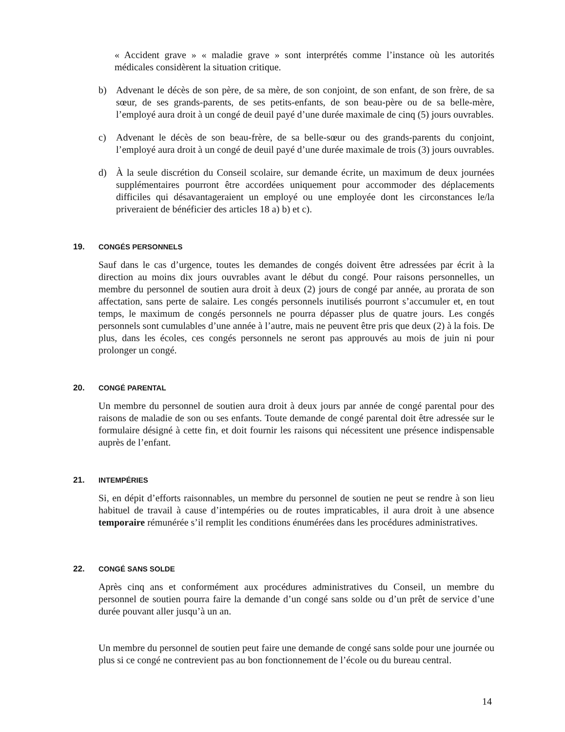« Accident grave » « maladie grave » sont interprétés comme l’instance où les autorités médicales considèrent la situation critique.
b) Advenant le décès de son père, de sa mère, de son conjoint, de son enfant, de son frère, de sa sœur, de ses grands-parents, de ses petits-enfants, de son beau-père ou de sa belle-mère, l’employé aura droit à un congé de deuil payé d’une durée maximale de cinq (5) jours ouvrables.
c) Advenant le décès de son beau-frère, de sa belle-sœur ou des grands-parents du conjoint, l’employé aura droit à un congé de deuil payé d’une durée maximale de trois (3) jours ouvrables.
d) À la seule discrétion du Conseil scolaire, sur demande écrite, un maximum de deux journées supplémentaires pourront être accordées uniquement pour accommoder des déplacements difficiles qui désavantageraient un employé ou une employée dont les circonstances le/la priveraient de bénéficier des articles 18 a) b) et c).
19. CONGÉS PERSONNELS
Sauf dans le cas d’urgence, toutes les demandes de congés doivent être adressées par écrit à la direction au moins dix jours ouvrables avant le début du congé. Pour raisons personnelles, un membre du personnel de soutien aura droit à deux (2) jours de congé par année, au prorata de son affectation, sans perte de salaire. Les congés personnels inutilisés pourront s’accumuler et, en tout temps, le maximum de congés personnels ne pourra dépasser plus de quatre jours. Les congés personnels sont cumulables d’une année à l’autre, mais ne peuvent être pris que deux (2) à la fois. De plus, dans les écoles, ces congés personnels ne seront pas approuvés au mois de juin ni pour prolonger un congé.
20. CONGÉ PARENTAL
Un membre du personnel de soutien aura droit à deux jours par année de congé parental pour des raisons de maladie de son ou ses enfants. Toute demande de congé parental doit être adressée sur le formulaire désigné à cette fin, et doit fournir les raisons qui nécessitent une présence indispensable auprès de l’enfant.
21. INTEMPÉRIES
Si, en dépit d’efforts raisonnables, un membre du personnel de soutien ne peut se rendre à son lieu habituel de travail à cause d’intempéries ou de routes impraticables, il aura droit à une absence temporaire rémunérée s’il remplit les conditions énumérées dans les procédures administratives.
22. CONGÉ SANS SOLDE
Après cinq ans et conformément aux procédures administratives du Conseil, un membre du personnel de soutien pourra faire la demande d’un congé sans solde ou d’un prêt de service d’une durée pouvant aller jusqu’à un an.
Un membre du personnel de soutien peut faire une demande de congé sans solde pour une journée ou plus si ce congé ne contrevient pas au bon fonctionnement de l’école ou du bureau central.
14